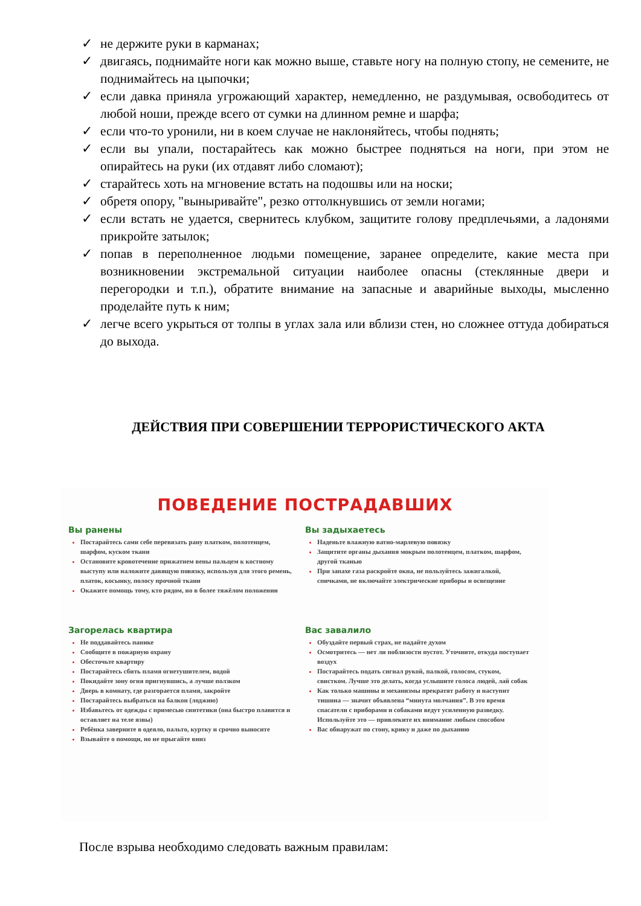✓ не держите руки в карманах;
✓ двигаясь, поднимайте ноги как можно выше, ставьте ногу на полную стопу, не семените, не поднимайтесь на цыпочки;
✓ если давка приняла угрожающий характер, немедленно, не раздумывая, освободитесь от любой ноши, прежде всего от сумки на длинном ремне и шарфа;
✓ если что-то уронили, ни в коем случае не наклоняйтесь, чтобы поднять;
✓ если вы упали, постарайтесь как можно быстрее подняться на ноги, при этом не опирайтесь на руки (их отдавят либо сломают);
✓ старайтесь хоть на мгновение встать на подошвы или на носки;
✓ обретя опору, "выныривайте", резко оттолкнувшись от земли ногами;
✓ если встать не удается, свернитесь клубком, защитите голову предплечьями, а ладонями прикройте затылок;
✓ попав в переполненное людьми помещение, заранее определите, какие места при возникновении экстремальной ситуации наиболее опасны (стеклянные двери и перегородки и т.п.), обратите внимание на запасные и аварийные выходы, мысленно проделайте путь к ним;
✓ легче всего укрыться от толпы в углах зала или вблизи стен, но сложнее оттуда добираться до выхода.
ДЕЙСТВИЯ ПРИ СОВЕРШЕНИИ ТЕРРОРИСТИЧЕСКОГО АКТА
ПОВЕДЕНИЕ ПОСТРАДАВШИХ
Вы ранены
Постарайтесь сами себе перевязать рану платком, полотенцем, шарфом, куском ткани
Остановите кровотечение прижатием вены пальцем к костному выступу или наложите давящую повязку, используя для этого ремень, платок, косынку, полосу прочной ткани
Окажите помощь тому, кто рядом, но в более тяжёлом положении
Загорелась квартира
Не поддавайтесь панике
Сообщите в пожарную охрану
Обесточьте квартиру
Постарайтесь сбить пламя огнетушителем, водой
Покидайте зону огня пригнувшись, а лучше ползком
Дверь в комнату, где разгорается пламя, закройте
Постарайтесь выбраться на балкон (лоджию)
Избавьтесь от одежды с примесью синтетики (она быстро плавится и оставляет на теле язвы)
Ребёнка заверните в одеяло, пальто, куртку и срочно выносите
Взывайте о помощи, но не прыгайте вниз
Вы задыхаетесь
Наденьте влажную ватно-марлевую повязку
Защитите органы дыхания мокрым полотенцем, платком, шарфом, другой тканью
При запахе газа раскройте окна, не пользуйтесь зажигалкой, спичками, не включайте электрические приборы и освещение
Вас завалило
Обуздайте первый страх, не падайте духом
Осмотритесь — нет ли поблизости пустот. Уточните, откуда поступает воздух
Постарайтесь подать сигнал рукой, палкой, голосом, стуком, свистком. Лучше это делать, когда услышите голоса людей, лай собак
Как только машины и механизмы прекратят работу и наступит тишина — значит объявлена “минута молчания”. В это время спасатели с приборами и собаками ведут усиленную разведку. Используйте это — привлеките их внимание любым способом
Вас обнаружат по стону, крику и даже по дыханию
После взрыва необходимо следовать важным правилам: